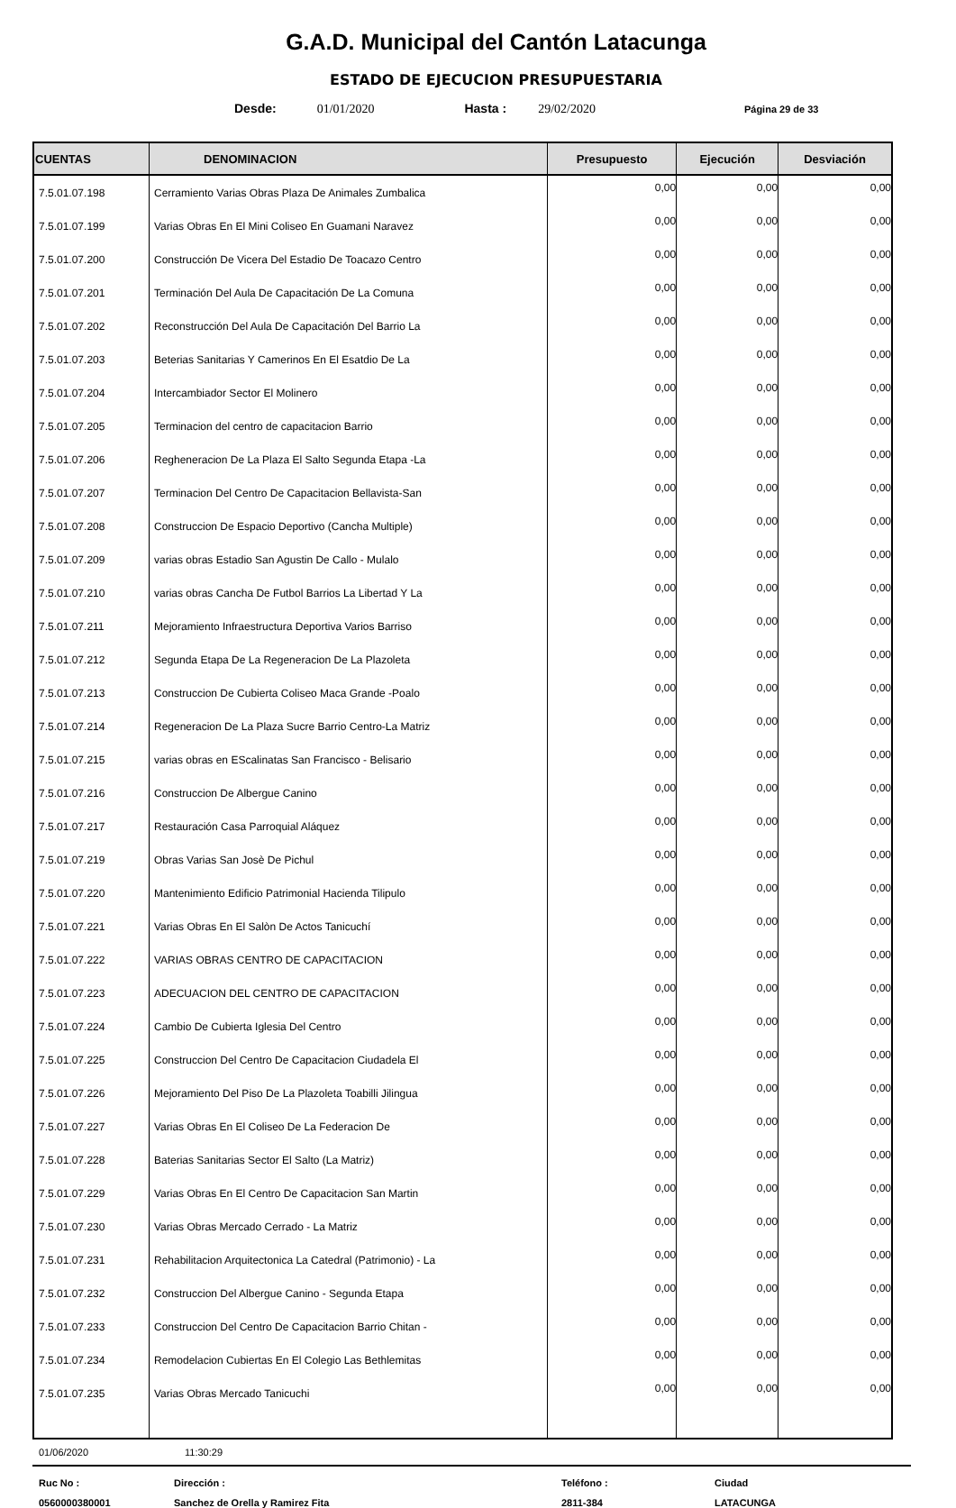G.A.D. Municipal del Cantón Latacunga
ESTADO DE EJECUCION PRESUPUESTARIA
Desde: 01/01/2020 Hasta : 29/02/2020 Página 29 de 33
| CUENTAS | DENOMINACION | Presupuesto | Ejecución | Desviación |
| --- | --- | --- | --- | --- |
| 7.5.01.07.198 | Cerramiento Varias Obras Plaza De Animales Zumbalica | 0,00 | 0,00 | 0,00 |
| 7.5.01.07.199 | Varias Obras En El Mini Coliseo En Guamani Naravez | 0,00 | 0,00 | 0,00 |
| 7.5.01.07.200 | Construcción De Vicera Del Estadio De Toacazo Centro | 0,00 | 0,00 | 0,00 |
| 7.5.01.07.201 | Terminación Del Aula De Capacitación De La Comuna | 0,00 | 0,00 | 0,00 |
| 7.5.01.07.202 | Reconstrucción Del Aula De Capacitación Del Barrio La | 0,00 | 0,00 | 0,00 |
| 7.5.01.07.203 | Beterias Sanitarias Y Camerinos En El Esatdio De La | 0,00 | 0,00 | 0,00 |
| 7.5.01.07.204 | Intercambiador Sector El Molinero | 0,00 | 0,00 | 0,00 |
| 7.5.01.07.205 | Terminacion del centro de capacitacion Barrio | 0,00 | 0,00 | 0,00 |
| 7.5.01.07.206 | Regheneracion De La Plaza El Salto Segunda Etapa -La | 0,00 | 0,00 | 0,00 |
| 7.5.01.07.207 | Terminacion Del Centro De Capacitacion Bellavista-San | 0,00 | 0,00 | 0,00 |
| 7.5.01.07.208 | Construccion De Espacio Deportivo (Cancha Multiple) | 0,00 | 0,00 | 0,00 |
| 7.5.01.07.209 | varias obras Estadio San Agustin De Callo - Mulalo | 0,00 | 0,00 | 0,00 |
| 7.5.01.07.210 | varias obras Cancha De Futbol Barrios La Libertad Y La | 0,00 | 0,00 | 0,00 |
| 7.5.01.07.211 | Mejoramiento Infraestructura Deportiva Varios Barriso | 0,00 | 0,00 | 0,00 |
| 7.5.01.07.212 | Segunda Etapa De La Regeneracion De La Plazoleta | 0,00 | 0,00 | 0,00 |
| 7.5.01.07.213 | Construccion De Cubierta Coliseo Maca Grande -Poalo | 0,00 | 0,00 | 0,00 |
| 7.5.01.07.214 | Regeneracion De La Plaza Sucre Barrio Centro-La Matriz | 0,00 | 0,00 | 0,00 |
| 7.5.01.07.215 | varias obras en EScalinatas San Francisco - Belisario | 0,00 | 0,00 | 0,00 |
| 7.5.01.07.216 | Construccion De Albergue Canino | 0,00 | 0,00 | 0,00 |
| 7.5.01.07.217 | Restauración Casa Parroquial Aláquez | 0,00 | 0,00 | 0,00 |
| 7.5.01.07.219 | Obras Varias San Josè De Pichul | 0,00 | 0,00 | 0,00 |
| 7.5.01.07.220 | Mantenimiento Edificio Patrimonial Hacienda Tilipulo | 0,00 | 0,00 | 0,00 |
| 7.5.01.07.221 | Varias Obras En El Salòn De Actos Tanicuchí | 0,00 | 0,00 | 0,00 |
| 7.5.01.07.222 | VARIAS OBRAS CENTRO DE CAPACITACION | 0,00 | 0,00 | 0,00 |
| 7.5.01.07.223 | ADECUACION DEL CENTRO DE CAPACITACION | 0,00 | 0,00 | 0,00 |
| 7.5.01.07.224 | Cambio De Cubierta Iglesia Del Centro | 0,00 | 0,00 | 0,00 |
| 7.5.01.07.225 | Construccion Del Centro De Capacitacion Ciudadela El | 0,00 | 0,00 | 0,00 |
| 7.5.01.07.226 | Mejoramiento Del Piso De La Plazoleta Toabilli Jilingua | 0,00 | 0,00 | 0,00 |
| 7.5.01.07.227 | Varias Obras En El Coliseo De La Federacion De | 0,00 | 0,00 | 0,00 |
| 7.5.01.07.228 | Baterias Sanitarias Sector El Salto (La Matriz) | 0,00 | 0,00 | 0,00 |
| 7.5.01.07.229 | Varias Obras En El Centro De Capacitacion San Martin | 0,00 | 0,00 | 0,00 |
| 7.5.01.07.230 | Varias Obras Mercado Cerrado - La Matriz | 0,00 | 0,00 | 0,00 |
| 7.5.01.07.231 | Rehabilitacion Arquitectonica La Catedral (Patrimonio) - La | 0,00 | 0,00 | 0,00 |
| 7.5.01.07.232 | Construccion Del Albergue Canino - Segunda Etapa | 0,00 | 0,00 | 0,00 |
| 7.5.01.07.233 | Construccion Del Centro De Capacitacion Barrio Chitan - | 0,00 | 0,00 | 0,00 |
| 7.5.01.07.234 | Remodelacion Cubiertas En El Colegio Las Bethlemitas | 0,00 | 0,00 | 0,00 |
| 7.5.01.07.235 | Varias Obras Mercado Tanicuchi | 0,00 | 0,00 | 0,00 |
01/06/2020 11:30:29
Ruc No : Dirección : Teléfono : Ciudad 0560000380001 Sanchez de Orella y Ramirez Fita 2811-384 LATACUNGA